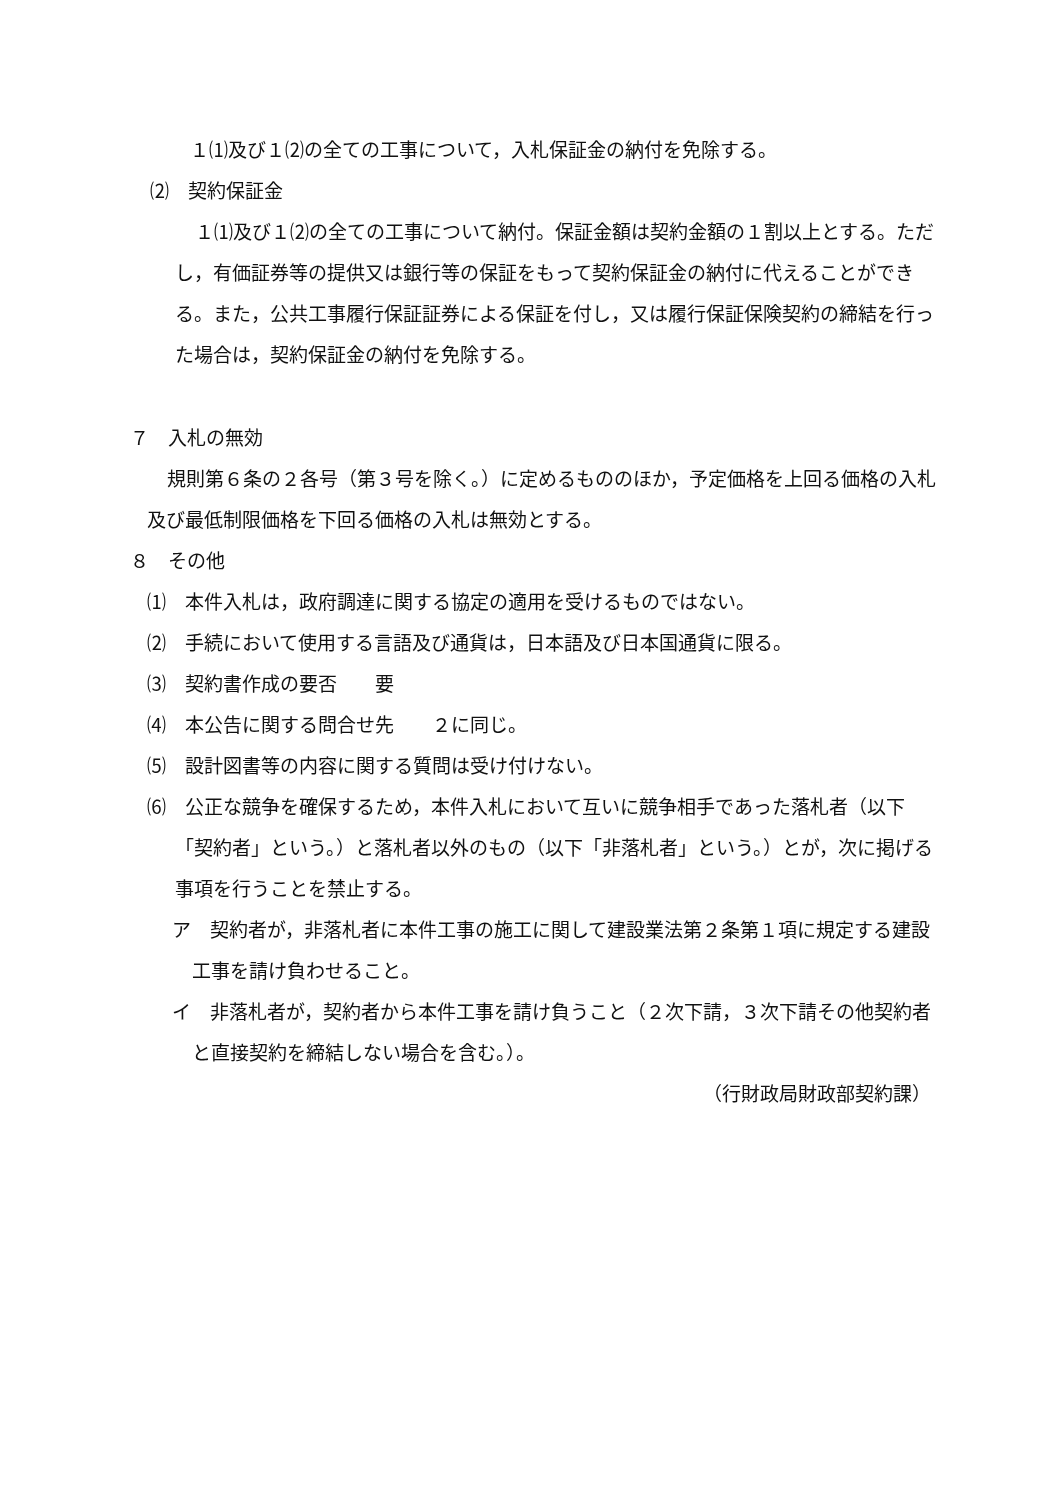１⑴及び１⑵の全ての工事について，入札保証金の納付を免除する。
⑵　契約保証金
１⑴及び１⑵の全ての工事について納付。保証金額は契約金額の１割以上とする。ただし，有価証券等の提供又は銀行等の保証をもって契約保証金の納付に代えることができる。また，公共工事履行保証証券による保証を付し，又は履行保証保険契約の締結を行った場合は，契約保証金の納付を免除する。
７　入札の無効
規則第６条の２各号（第３号を除く。）に定めるもののほか，予定価格を上回る価格の入札及び最低制限価格を下回る価格の入札は無効とする。
８　その他
⑴　本件入札は，政府調達に関する協定の適用を受けるものではない。
⑵　手続において使用する言語及び通貨は，日本語及び日本国通貨に限る。
⑶　契約書作成の要否　　要
⑷　本公告に関する問合せ先　　２に同じ。
⑸　設計図書等の内容に関する質問は受け付けない。
⑹　公正な競争を確保するため，本件入札において互いに競争相手であった落札者（以下「契約者」という。）と落札者以外のもの（以下「非落札者」という。）とが，次に掲げる事項を行うことを禁止する。
ア　契約者が，非落札者に本件工事の施工に関して建設業法第２条第１項に規定する建設工事を請け負わせること。
イ　非落札者が，契約者から本件工事を請け負うこと（２次下請，３次下請その他契約者と直接契約を締結しない場合を含む。）。
（行財政局財政部契約課）